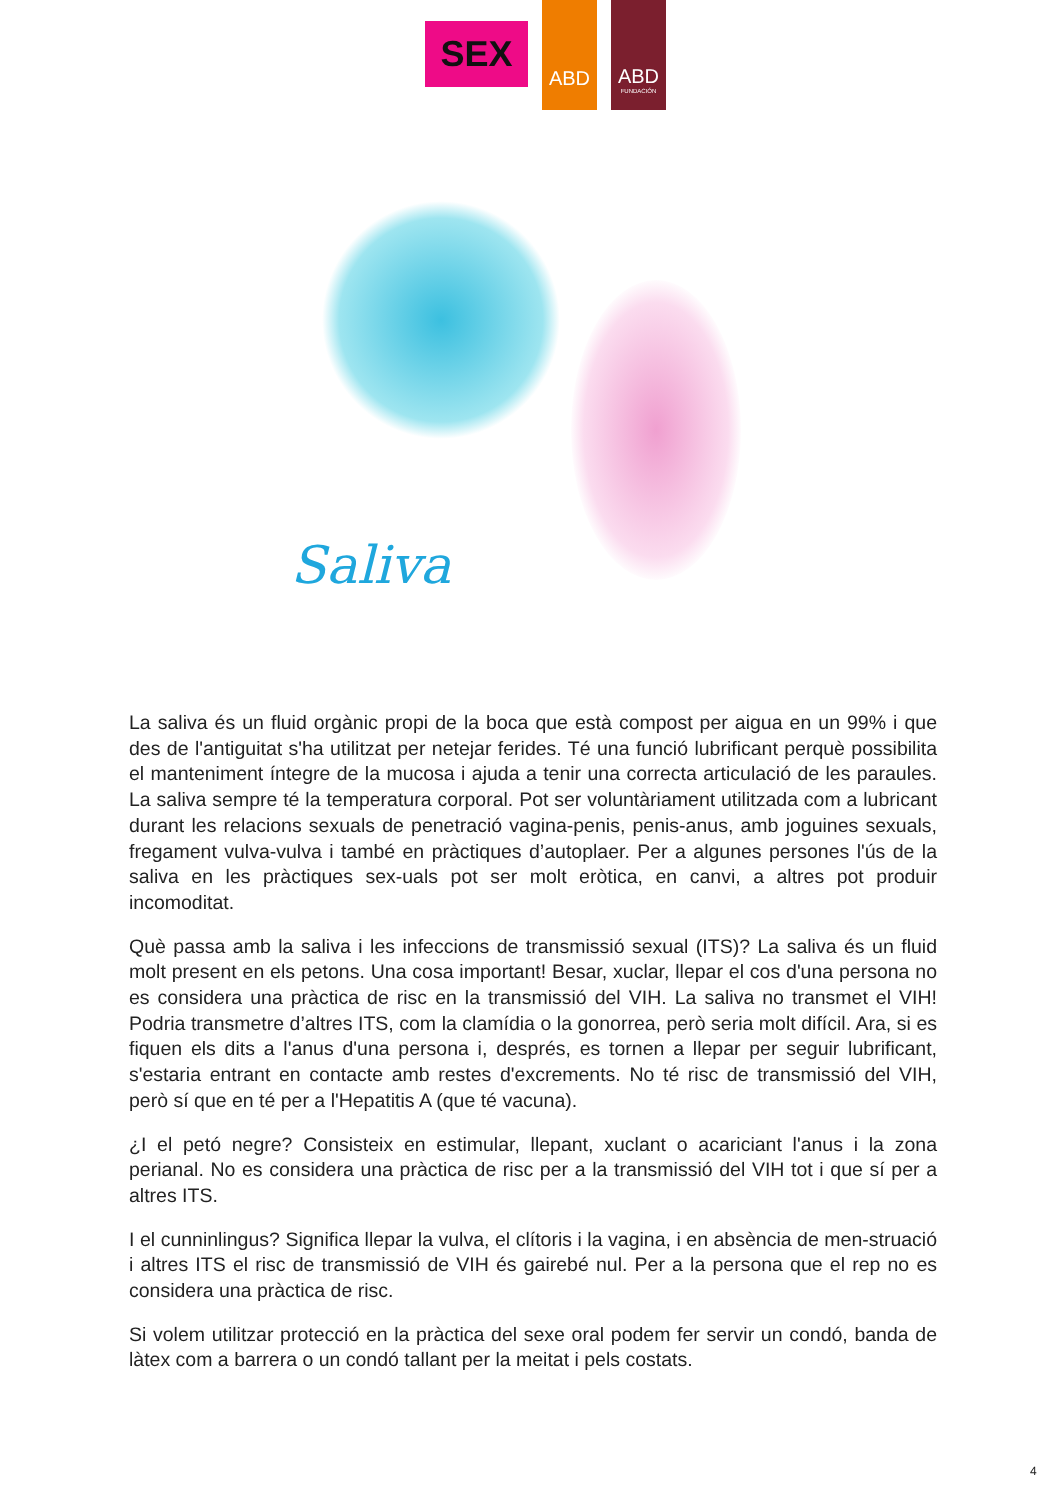SEX
ABD ABD
FUNDACIÓN
Saliva
La saliva és un fluid orgànic propi de la boca que està compost per aigua en un 99% i que des de l'antiguitat s'ha utilitzat per netejar ferides. Té una funció lubrificant perquè possibilita el manteniment íntegre de la mucosa i ajuda a tenir una correcta articulació de les paraules. La saliva sempre té la temperatura corporal. Pot ser voluntàriament utilitzada com a lubricant durant les relacions sexuals de penetració vagina-penis, penis-anus, amb joguines sexuals, fregament vulva-vulva i també en pràctiques d’autoplaer. Per a algunes persones l'ús de la saliva en les pràctiques sex-uals pot ser molt eròtica, en canvi, a altres pot produir incomoditat.
Què passa amb la saliva i les infeccions de transmissió sexual (ITS)? La saliva és un fluid molt present en els petons. Una cosa important! Besar, xuclar, llepar el cos d'una persona no es considera una pràctica de risc en la transmissió del VIH. La saliva no transmet el VIH! Podria transmetre d’altres ITS, com la clamídia o la gonorrea, però seria molt difícil. Ara, si es fiquen els dits a l'anus d'una persona i, després, es tornen a llepar per seguir lubrificant, s'estaria entrant en contacte amb restes d'excrements. No té risc de transmissió del VIH, però sí que en té per a l'Hepatitis A (que té vacuna).
¿I el petó negre? Consisteix en estimular, llepant, xuclant o acariciant l'anus i la zona perianal. No es considera una pràctica de risc per a la transmissió del VIH tot i que sí per a altres ITS.
I el cunninlingus? Significa llepar la vulva, el clítoris i la vagina, i en absència de men-struació i altres ITS el risc de transmissió de VIH és gairebé nul. Per a la persona que el rep no es considera una pràctica de risc.
Si volem utilitzar protecció en la pràctica del sexe oral podem fer servir un condó, banda de làtex com a barrera o un condó tallant per la meitat i pels costats.
4